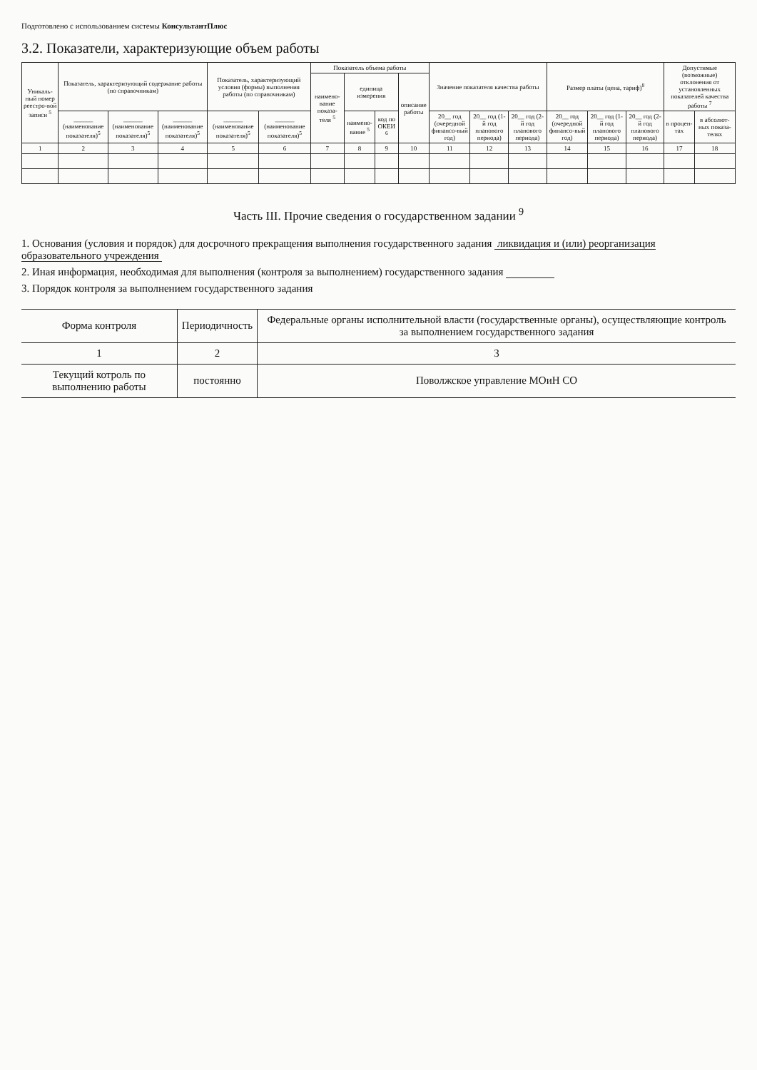Подготовлено с использованием системы КонсультантПлюс
3.2. Показатели, характеризующие объем работы
| Уникаль-ный номер реестро-вой записи <sup>5</sup> | Показатель, характеризующий содержание работы (по справочникам) | | | Показатель, характеризующий условия (формы) выполнения работы (по справочникам) | | Показатель объема работы | | | | Значение показателя качества работы | | | Размер платы (цена, тариф)<sup>8</sup> | | | Допустимые (возможные) отклонения от установленных показателей качества работы <sup>7</sup> | |
| --- | --- | --- | --- | --- | --- | --- | --- | --- | --- | --- | --- | --- | --- | --- | --- | --- | --- |
| | | | | | | наимено-вание показа-теля <sup>5</sup> | единица измерения | | описание работы | | | | | | | | |
| | ______ (наименование показателя)<sup>5</sup> | ______ (наименование показателя)<sup>5</sup> | ______ (наименование показателя)<sup>5</sup> | ______ (наименование показателя)<sup>5</sup> | ______ (наименование показателя)<sup>5</sup> | | наимено-вание <sup>5</sup> | код по ОКЕИ <sup>6</sup> | | 20__ год (очередной финансо-вый год) | 20__ год (1-й год планового периода) | 20__ год (2-й год планового периода) | 20__ год (очередной финансо-вый год) | 20__ год (1-й год планового периода) | 20__ год (2-й год планового периода) | в процен-тах | в абсолют-ных показа-телях |
| 1 | 2 | 3 | 4 | 5 | 6 | 7 | 8 | 9 | 10 | 11 | 12 | 13 | 14 | 15 | 16 | 17 | 18 |
Часть III. Прочие сведения о государственном задании <sup>9</sup>
1. Основания (условия и порядок) для досрочного прекращения выполнения государственного задания ликвидация и (или) реорганизация образовательного учреждения
2. Иная информация, необходимая для выполнения (контроля за выполнением) государственного задания
3. Порядок контроля за выполнением государственного задания
| Форма контроля | Периодичность | Федеральные органы исполнительной власти (государственные органы), осуществляющие контроль за выполнением государственного задания |
| --- | --- | --- |
| 1 | 2 | 3 |
| Текущий котроль по выполнению работы | постоянно | Поволжское управление МОиН СО |